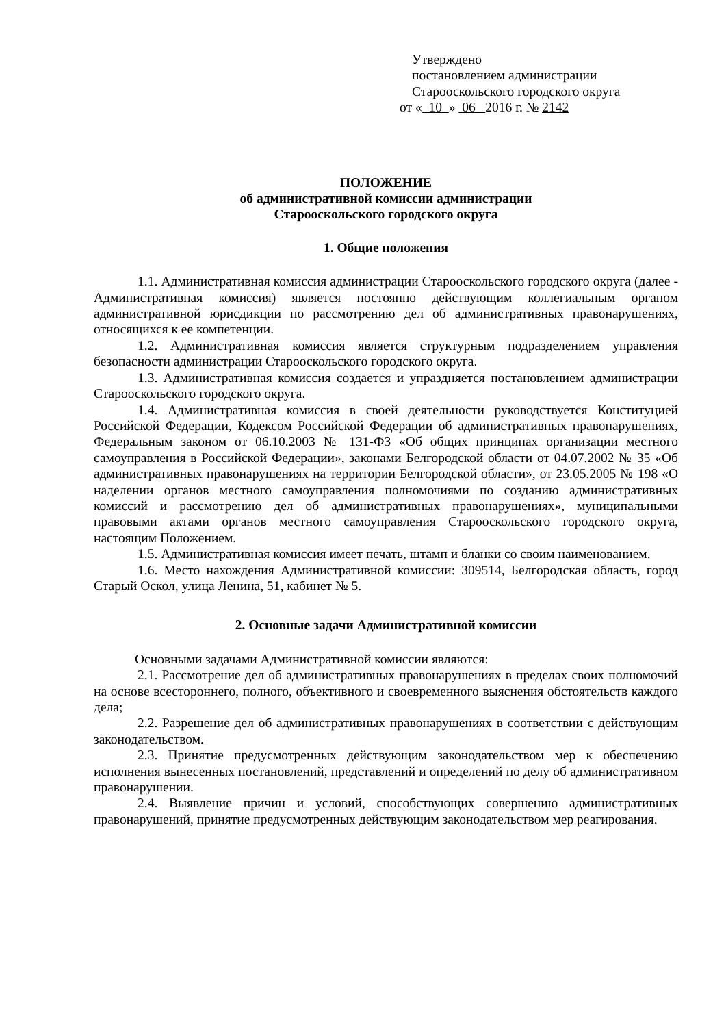Утверждено
постановлением администрации
Старооскольского городского округа
от « 10 » 06 2016 г. № 2142
ПОЛОЖЕНИЕ
об административной комиссии администрации
Старооскольского городского округа
1. Общие положения
1.1. Административная комиссия администрации Старооскольского городского округа (далее - Административная комиссия) является постоянно действующим коллегиальным органом административной юрисдикции по рассмотрению дел об административных правонарушениях, относящихся к ее компетенции.
1.2. Административная комиссия является структурным подразделением управления безопасности администрации Старооскольского городского округа.
1.3. Административная комиссия создается и упраздняется постановлением администрации Старооскольского городского округа.
1.4. Административная комиссия в своей деятельности руководствуется Конституцией Российской Федерации, Кодексом Российской Федерации об административных правонарушениях, Федеральным законом от 06.10.2003 № 131-ФЗ «Об общих принципах организации местного самоуправления в Российской Федерации», законами Белгородской области от 04.07.2002 № 35 «Об административных правонарушениях на территории Белгородской области», от 23.05.2005 № 198 «О наделении органов местного самоуправления полномочиями по созданию административных комиссий и рассмотрению дел об административных правонарушениях», муниципальными правовыми актами органов местного самоуправления Старооскольского городского округа, настоящим Положением.
1.5. Административная комиссия имеет печать, штамп и бланки со своим наименованием.
1.6. Место нахождения Административной комиссии: 309514, Белгородская область, город Старый Оскол, улица Ленина, 51, кабинет № 5.
2. Основные задачи Административной комиссии
Основными задачами Административной комиссии являются:
2.1. Рассмотрение дел об административных правонарушениях в пределах своих полномочий на основе всестороннего, полного, объективного и своевременного выяснения обстоятельств каждого дела;
2.2. Разрешение дел об административных правонарушениях в соответствии с действующим законодательством.
2.3. Принятие предусмотренных действующим законодательством мер к обеспечению исполнения вынесенных постановлений, представлений и определений по делу об административном правонарушении.
2.4. Выявление причин и условий, способствующих совершению административных правонарушений, принятие предусмотренных действующим законодательством мер реагирования.